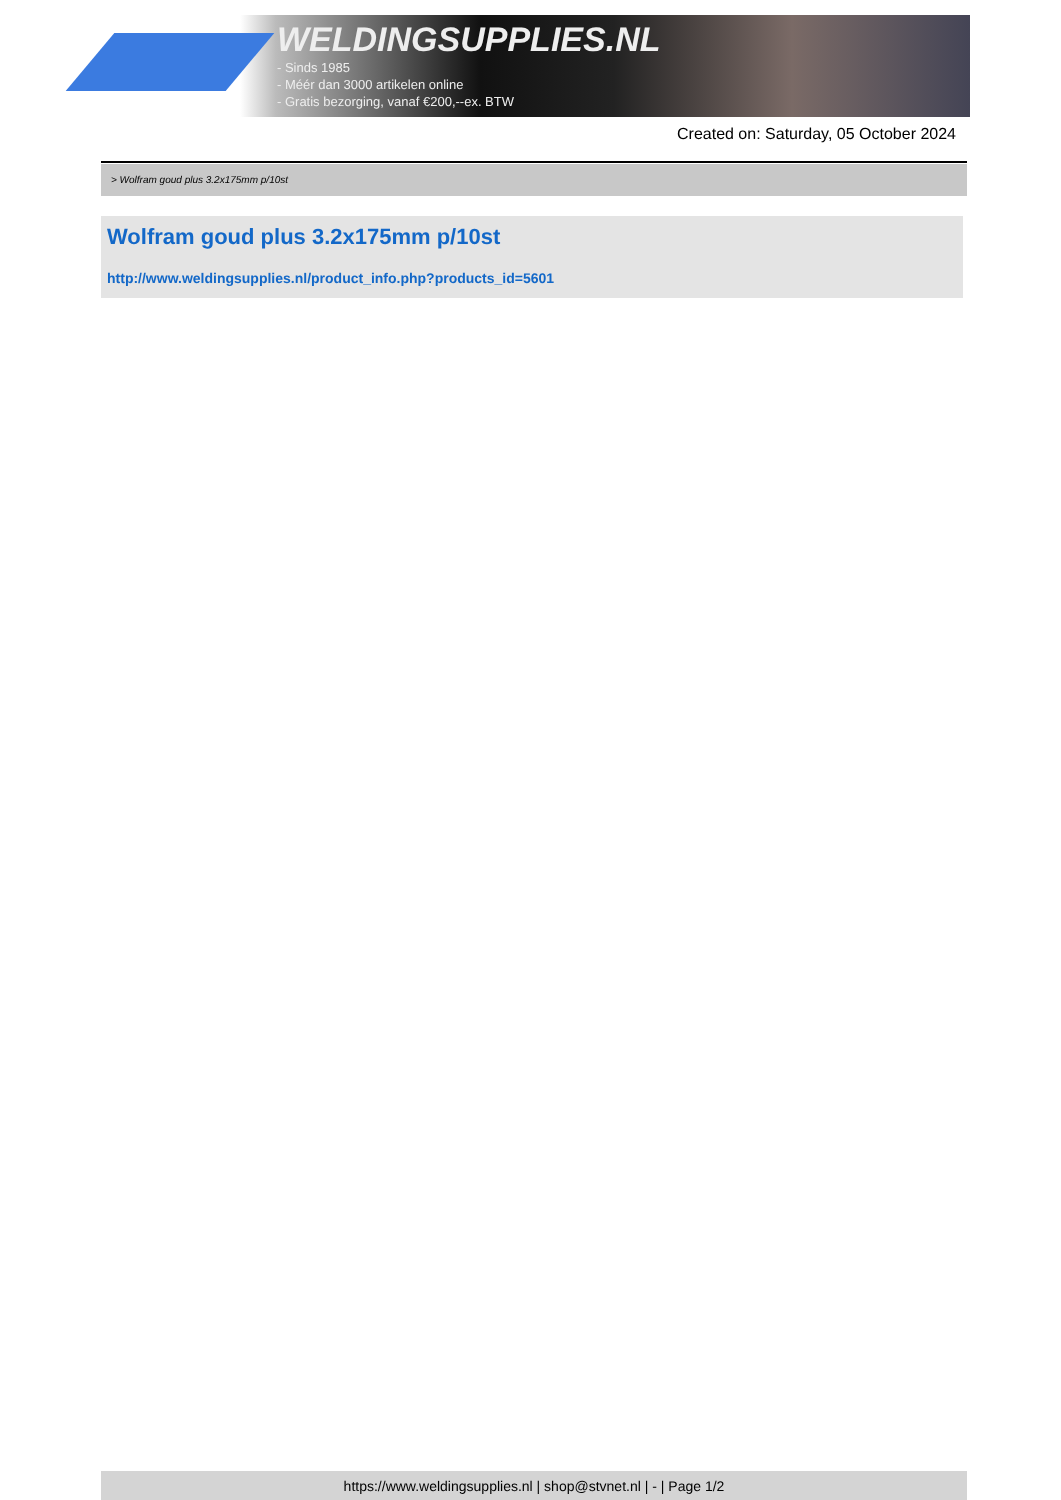WELDINGSUPPLIES.NL
- Sinds 1985
- Méér dan 3000 artikelen online
- Gratis bezorging, vanaf €200,--ex. BTW
Created on: Saturday, 05 October 2024
> Wolfram goud plus 3.2x175mm p/10st
Wolfram goud plus 3.2x175mm p/10st
http://www.weldingsupplies.nl/product_info.php?products_id=5601
https://www.weldingsupplies.nl | shop@stvnet.nl | - | Page 1/2